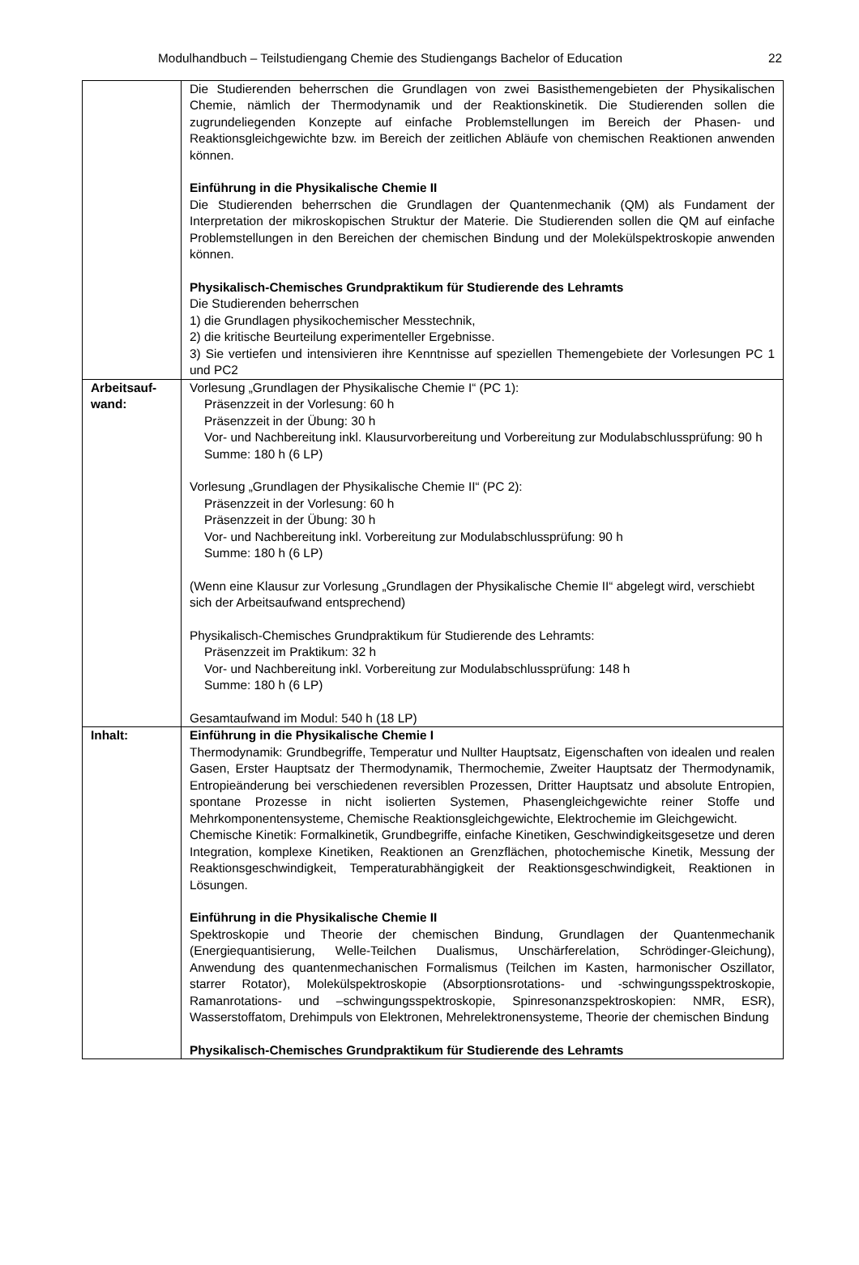Modulhandbuch – Teilstudiengang Chemie des Studiengangs Bachelor of Education 22
| | Die Studierenden beherrschen die Grundlagen von zwei Basisthemengebieten der Physikalischen Chemie, nämlich der Thermodynamik und der Reaktionskinetik. Die Studierenden sollen die zugrundeliegenden Konzepte auf einfache Problemstellungen im Bereich der Phasen- und Reaktionsgleichgewichte bzw. im Bereich der zeitlichen Abläufe von chemischen Reaktionen anwenden können. Einführung in die Physikalische Chemie II Die Studierenden beherrschen die Grundlagen der Quantenmechanik (QM) als Fundament der Interpretation der mikroskopischen Struktur der Materie. Die Studierenden sollen die QM auf einfache Problemstellungen in den Bereichen der chemischen Bindung und der Molekülspektroskopie anwenden können. Physikalisch-Chemisches Grundpraktikum für Studierende des Lehramts Die Studierenden beherrschen 1) die Grundlagen physikochemischer Messtechnik, 2) die kritische Beurteilung experimenteller Ergebnisse. 3) Sie vertiefen und intensivieren ihre Kenntnisse auf speziellen Themengebiete der Vorlesungen PC 1 und PC2 |
| Arbeitsauf- wand: | Vorlesung „Grundlagen der Physikalische Chemie I“ (PC 1): Präsenzzeit in der Vorlesung: 60 h Präsenzzeit in der Übung: 30 h Vor- und Nachbereitung inkl. Klausurvorbereitung und Vorbereitung zur Modulabschlussprüfung: 90 h Summe: 180 h (6 LP) Vorlesung „Grundlagen der Physikalische Chemie II“ (PC 2): Präsenzzeit in der Vorlesung: 60 h Präsenzzeit in der Übung: 30 h Vor- und Nachbereitung inkl. Vorbereitung zur Modulabschlussprüfung: 90 h Summe: 180 h (6 LP) (Wenn eine Klausur zur Vorlesung „Grundlagen der Physikalische Chemie II“ abgelegt wird, verschiebt sich der Arbeitsaufwand entsprechend) Physikalisch-Chemisches Grundpraktikum für Studierende des Lehramts: Präsenzzeit im Praktikum: 32 h Vor- und Nachbereitung inkl. Vorbereitung zur Modulabschlussprüfung: 148 h Summe: 180 h (6 LP) Gesamtaufwand im Modul: 540 h (18 LP) |
| Inhalt: | Einführung in die Physikalische Chemie I Thermodynamik: Grundbegriffe, Temperatur und Nullter Hauptsatz, Eigenschaften von idealen und realen Gasen, Erster Hauptsatz der Thermodynamik, Thermochemie, Zweiter Hauptsatz der Thermodynamik, Entropieänderung bei verschiedenen reversiblen Prozessen, Dritter Hauptsatz und absolute Entropien, spontane Prozesse in nicht isolierten Systemen, Phasengleichgewichte reiner Stoffe und Mehrkomponentensysteme, Chemische Reaktionsgleichgewichte, Elektrochemie im Gleichgewicht. Chemische Kinetik: Formalkinetik, Grundbegriffe, einfache Kinetiken, Geschwindigkeitsgesetze und deren Integration, komplexe Kinetiken, Reaktionen an Grenzflächen, photochemische Kinetik, Messung der Reaktionsgeschwindigkeit, Temperaturabhängigkeit der Reaktionsgeschwindigkeit, Reaktionen in Lösungen. Einführung in die Physikalische Chemie II Spektroskopie und Theorie der chemischen Bindung, Grundlagen der Quantenmechanik (Energiequantisierung, Welle-Teilchen Dualismus, Unschärferelation, Schrödinger-Gleichung), Anwendung des quantenmechanischen Formalismus (Teilchen im Kasten, harmonischer Oszillator, starrer Rotator), Molekülspektroskopie (Absorptionsrotations- und -schwingungsspektroskopie, Ramanrotations- und –schwingungsspektroskopie, Spinresonanzspektroskopien: NMR, ESR), Wasserstoffatom, Drehimpuls von Elektronen, Mehrelektronensysteme, Theorie der chemischen Bindung Physikalisch-Chemisches Grundpraktikum für Studierende des Lehramts |